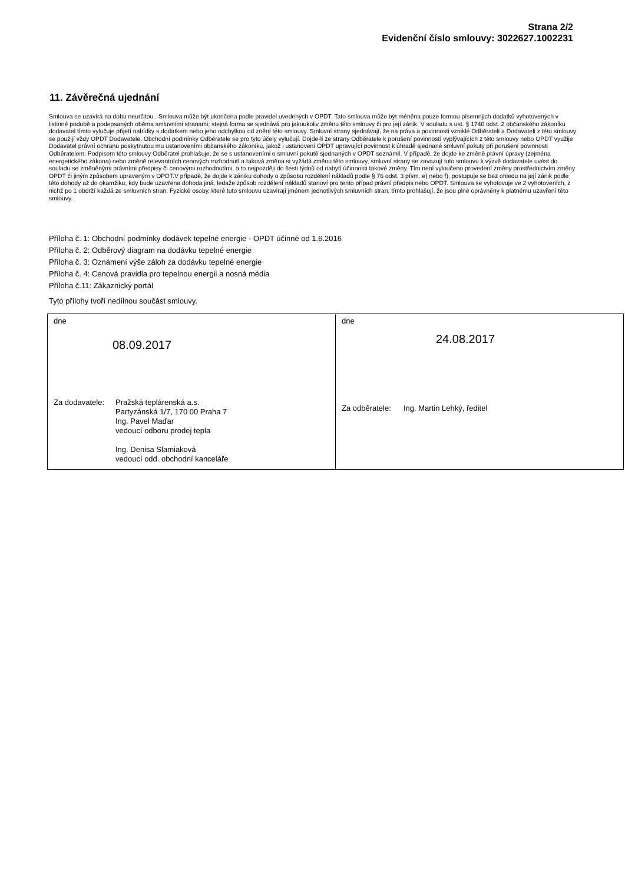Strana 2/2
Evidenční číslo smlouvy: 3022627.1002231
11. Závěrečná ujednání
Smlouva se uzavírá na dobu neurčitou . Smlouva může být ukončena podle pravidel uvedených v OPDT. Tato smlouva může být měněna pouze formou písemných dodatků vyhotovených v listinné podobě a podepsaných oběma smluvními stranami; stejná forma se sjednává pro jakoukoliv změnu této smlouvy či pro její zánik. V souladu s ust. § 1740 odst. 2 občanského zákoníku dodavatel tímto vylučuje přijetí nabídky s dodatkem nebo jeho odchylkou od znění této smlouvy. Smluvní strany sjednávají, že na práva a povinnosti vzniklé Odběrateli a Dodavateli z této smlouvy se použijí vždy OPDT Dodavatele. Obchodní podmínky Odběratele se pro tyto účely vylučují. Dojde-li ze strany Odběratele k porušení povinností vyplývajících z této smlouvy nebo OPDT využije Dodavatel právní ochranu poskytnutou mu ustanoveními občanského zákoníku, jakož i ustanovení OPDT upravující povinnost k úhradě sjednané smluvní pokuty při porušení povinnosti Odběratelem. Podpisem této smlouvy Odběratel prohlašuje, že se s ustanoveními o smluvní pokutě sjednaných v OPDT seznámil. V případě, že dojde ke změně právní úpravy (zejména energetického zákona) nebo změně relevantních cenových rozhodnutí a taková změna si vyžádá změnu této smlouvy, smluvní strany se zavazují tuto smlouvu k výzvě dodavatele uvést do souladu se změněnými právními předpisy či cenovými rozhodnutími, a to nejpozději do šesti týdnů od nabytí účinnosti takové změny. Tím není vyloučeno provedení změny prostřednictvím změny OPDT či jiným způsobem upraveným v OPDT.V případě, že dojde k zániku dohody o způsobu rozdělení nákladů podle § 76 odst. 3 písm. e) nebo f), postupuje se bez ohledu na její zánik podle této dohody až do okamžiku, kdy bude uzavřena dohoda jiná, ledaže způsob rozdělení nákladů stanoví pro tento případ právní předpis nebo OPDT. Smlouva se vyhotovuje ve 2 vyhotoveních, z nichž po 1 obdrží každá ze smluvních stran. Fyzické osoby, které tuto smlouvu uzavírají jménem jednotlivých smluvních stran, tímto prohlašují, že jsou plně oprávněny k platnému uzavření této smlouvy.
Příloha č. 1: Obchodní podmínky dodávek tepelné energie - OPDT účinné od 1.6.2016
Příloha č. 2: Odběrový diagram na dodávku tepelné energie
Příloha č. 3: Oznámení výše záloh za dodávku tepelné energie
Příloha č. 4: Cenová pravidla pro tepelnou energii a nosná média
Příloha č.11: Zákaznický portál
Tyto přílohy tvoří nedílnou součást smlouvy.
| dne 08.09.2017 Za dodavatele: Pražská teplárenská a.s. Partyzánská 1/7, 170 00 Praha 7 Ing. Pavel Maďar vedoucí odboru prodej tepla Ing. Denisa Slamiaková vedoucí odd. obchodní kanceláře | dne 24.08.2017 Za odběratele: Ing. Martin Lehký, ředitel |